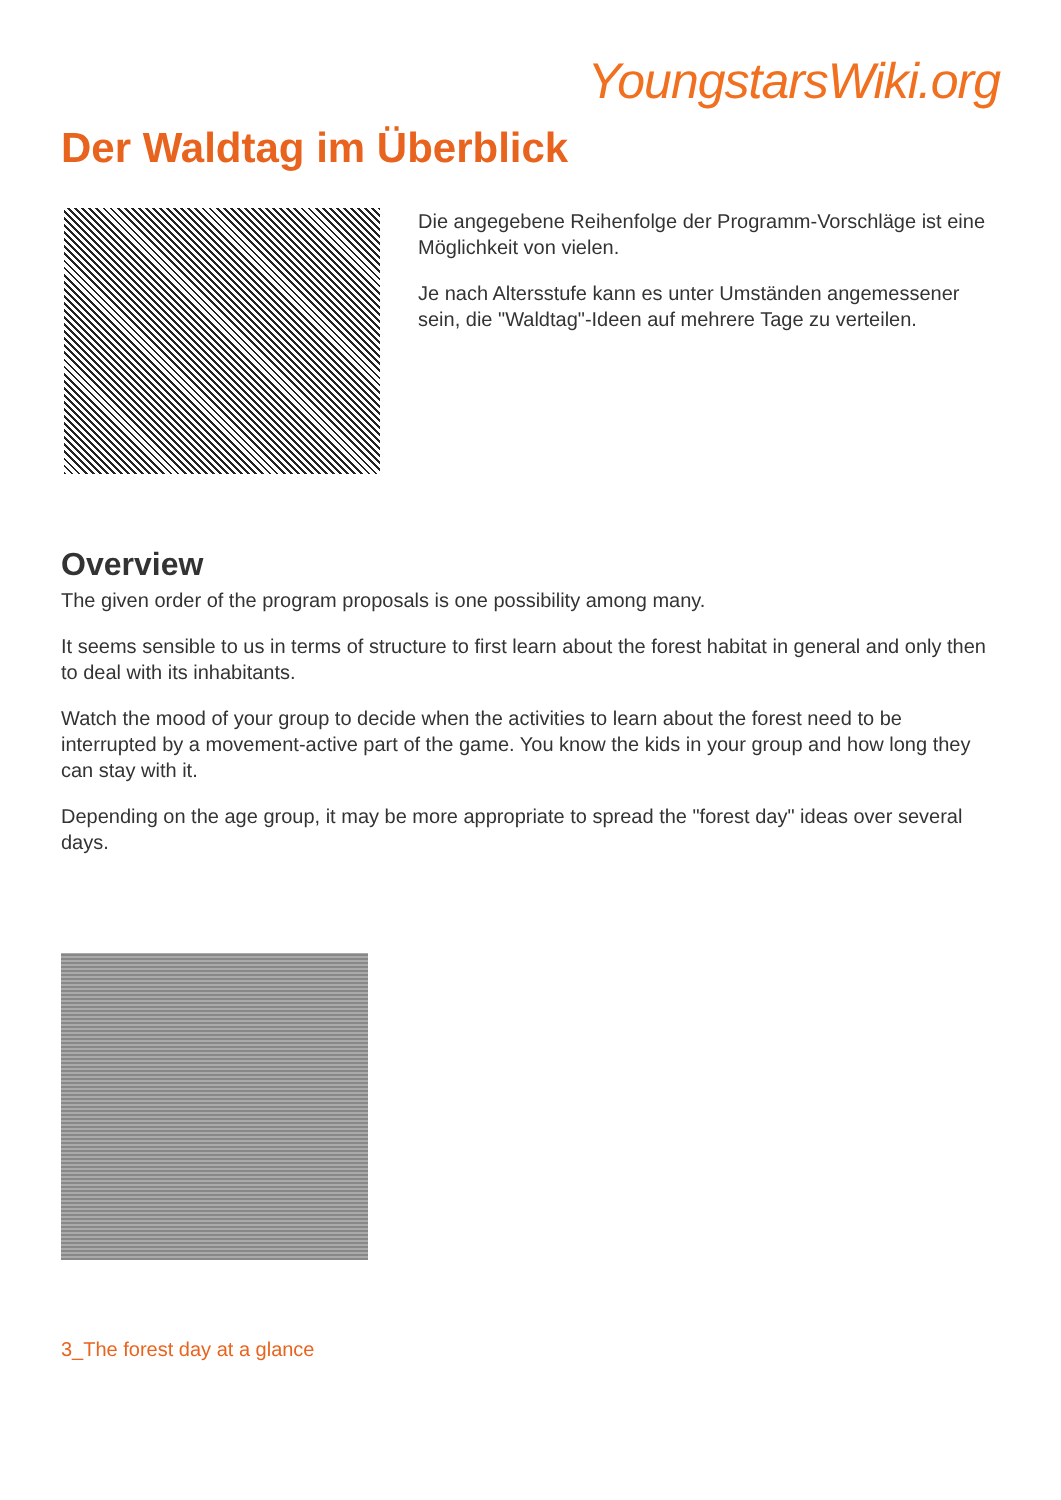YoungstarsWiki.org
Der Waldtag im Überblick
Die angegebene Reihenfolge der Programm-Vorschläge ist eine Möglichkeit von vielen.
Je nach Altersstufe kann es unter Umständen angemessener sein, die "Waldtag"-Ideen auf mehrere Tage zu verteilen.
Overview
The given order of the program proposals is one possibility among many.
It seems sensible to us in terms of structure to first learn about the forest habitat in general and only then to deal with its inhabitants.
Watch the mood of your group to decide when the activities to learn about the forest need to be interrupted by a movement-active part of the game. You know the kids in your group and how long they can stay with it.
Depending on the age group, it may be more appropriate to spread the "forest day" ideas over several days.
3_The forest day at a glance